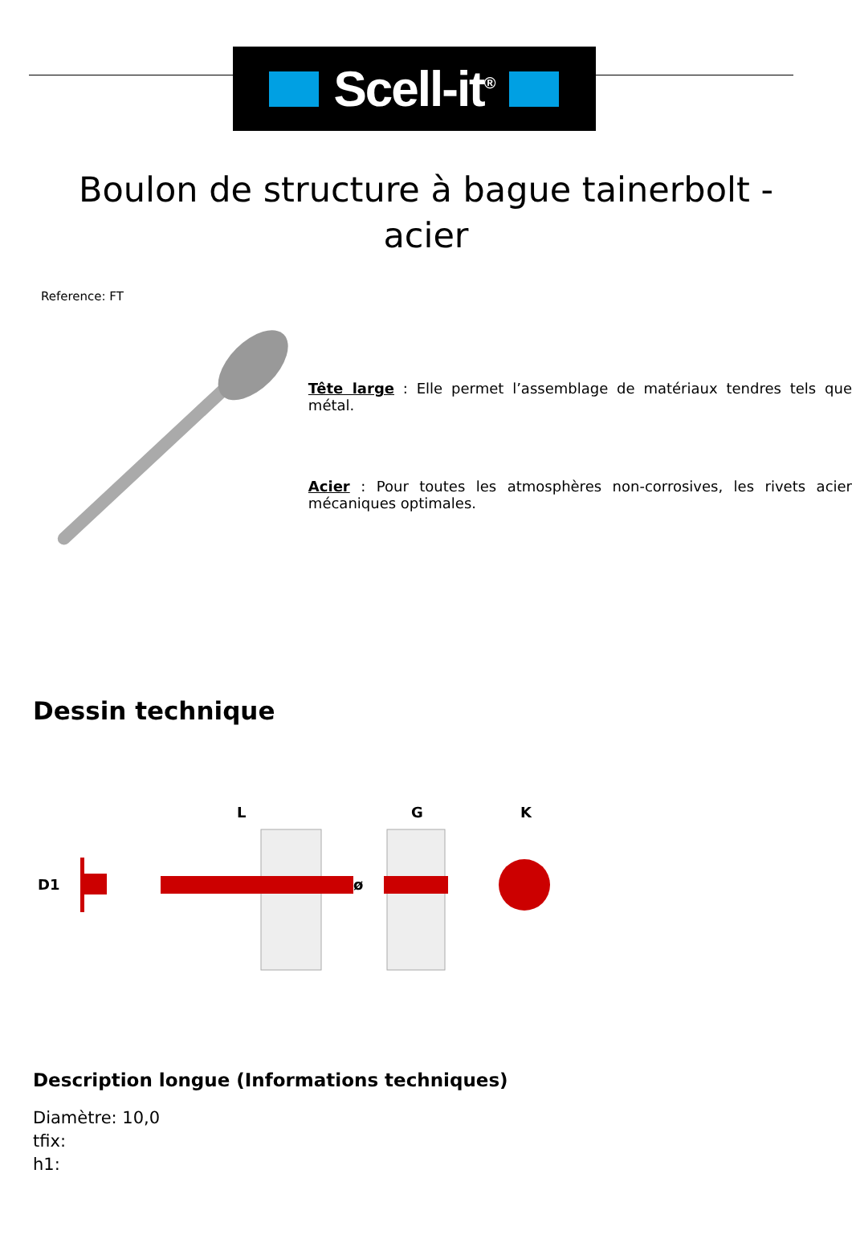Scell-it<sup>®</sup>
Boulon de structure à bague tainerbolt - acier
Reference: FT
Tête large : Elle permet l’assemblage de matériaux tendres tels que métal.
Acier : Pour toutes les atmosphères non-corrosives, les rivets acier mécaniques optimales.
Dessin technique
D1
L
G
K
ø
Description longue (Informations techniques)
Diamètre: 10,0
tfix:
h1: